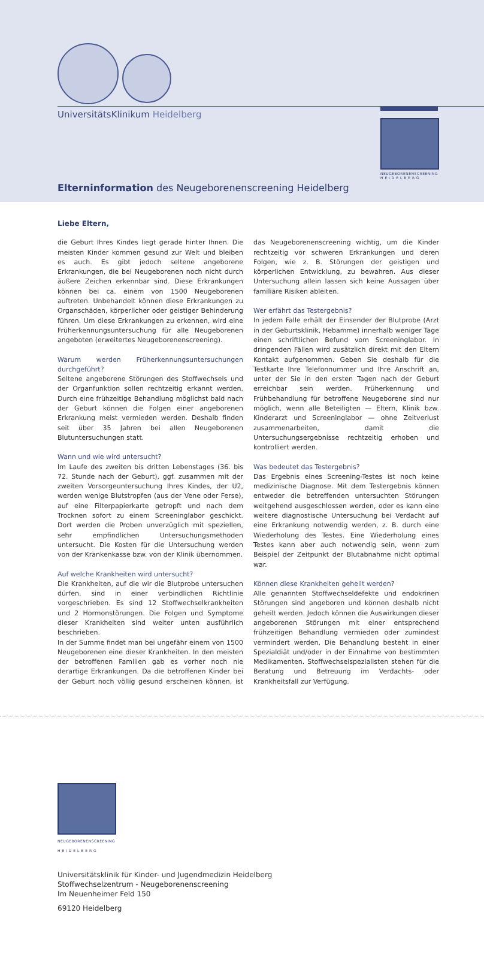UniversitätsKlinikum Heidelberg
NEUGEBORENENSCREENING
H E I D E L B E R G
Elterninformation des Neugeborenenscreening Heidelberg
Liebe Eltern,
die Geburt Ihres Kindes liegt gerade hinter Ihnen. Die meisten Kinder kommen gesund zur Welt und bleiben es auch. Es gibt jedoch seltene angeborene Erkrankungen, die bei Neugeborenen noch nicht durch äußere Zeichen erkennbar sind. Diese Erkrankungen können bei ca. einem von 1500 Neugeborenen auftreten. Unbehandelt können diese Erkrankungen zu Organschäden, körperlicher oder geistiger Behinderung führen. Um diese Erkrankungen zu erkennen, wird eine Früherkennungsuntersuchung für alle Neugeborenen angeboten (erweitertes Neugeborenenscreening).
Warum werden Früherkennungsuntersuchungen durchgeführt?
Seltene angeborene Störungen des Stoffwechsels und der Organfunktion sollen rechtzeitig erkannt werden. Durch eine frühzeitige Behandlung möglichst bald nach der Geburt können die Folgen einer angeborenen Erkrankung meist vermieden werden. Deshalb finden seit über 35 Jahren bei allen Neugeborenen Blutuntersuchungen statt.
Wann und wie wird untersucht?
Im Laufe des zweiten bis dritten Lebenstages (36. bis 72. Stunde nach der Geburt), ggf. zusammen mit der zweiten Vorsorgeuntersuchung Ihres Kindes, der U2, werden wenige Blutstropfen (aus der Vene oder Ferse), auf eine Filterpapierkarte getropft und nach dem Trocknen sofort zu einem Screeninglabor geschickt. Dort werden die Proben unverzüglich mit speziellen, sehr empfindlichen Untersuchungsmethoden untersucht. Die Kosten für die Untersuchung werden von der Krankenkasse bzw. von der Klinik übernommen.
Auf welche Krankheiten wird untersucht?
Die Krankheiten, auf die wir die Blutprobe untersuchen dürfen, sind in einer verbindlichen Richtlinie vorgeschrieben. Es sind 12 Stoffwechselkrankheiten und 2 Hormonstörungen. Die Folgen und Symptome dieser Krankheiten sind weiter unten ausführlich beschrieben.
In der Summe findet man bei ungefähr einem von 1500 Neugeborenen eine dieser Krankheiten. In den meisten der betroffenen Familien gab es vorher noch nie derartige Erkrankungen. Da die betroffenen Kinder bei der Geburt noch völlig gesund erscheinen können, ist das Neugeborenenscreening wichtig, um die Kinder rechtzeitig vor schweren Erkrankungen und deren Folgen, wie z. B. Störungen der geistigen und körperlichen Entwicklung, zu bewahren. Aus dieser Untersuchung allein lassen sich keine Aussagen über familiäre Risiken ableiten.
Wer erfährt das Testergebnis?
In jedem Falle erhält der Einsender der Blutprobe (Arzt in der Geburtsklinik, Hebamme) innerhalb weniger Tage einen schriftlichen Befund vom Screeninglabor. In dringenden Fällen wird zusätzlich direkt mit den Eltern Kontakt aufgenommen. Geben Sie deshalb für die Testkarte Ihre Telefonnummer und Ihre Anschrift an, unter der Sie in den ersten Tagen nach der Geburt erreichbar sein werden. Früherkennung und Frühbehandlung für betroffene Neugeborene sind nur möglich, wenn alle Beteiligten — Eltern, Klinik bzw. Kinderarzt und Screeninglabor — ohne Zeitverlust zusammenarbeiten, damit die Untersuchungsergebnisse rechtzeitig erhoben und kontrolliert werden.
Was bedeutet das Testergebnis?
Das Ergebnis eines Screening-Testes ist noch keine medizinische Diagnose. Mit dem Testergebnis können entweder die betreffenden untersuchten Störungen weitgehend ausgeschlossen werden, oder es kann eine weitere diagnostische Untersuchung bei Verdacht auf eine Erkrankung notwendig werden, z. B. durch eine Wiederholung des Testes. Eine Wiederholung eines Testes kann aber auch notwendig sein, wenn zum Beispiel der Zeitpunkt der Blutabnahme nicht optimal war.
Können diese Krankheiten geheilt werden?
Alle genannten Stoffwechseldefekte und endokrinen Störungen sind angeboren und können deshalb nicht geheilt werden. Jedoch können die Auswirkungen dieser angeborenen Störungen mit einer entsprechend frühzeitigen Behandlung vermieden oder zumindest vermindert werden. Die Behandlung besteht in einer Spezialdiät und/oder in der Einnahme von bestimmten Medikamenten. Stoffwechselspezialisten stehen für die Beratung und Betreuung im Verdachts- oder Krankheitsfall zur Verfügung.
NEUGEBORENENSCREENING
H E I D E L B E R G
Universitätsklinik für Kinder- und Jugendmedizin Heidelberg
Stoffwechselzentrum - Neugeborenenscreening
Im Neuenheimer Feld 150
69120 Heidelberg